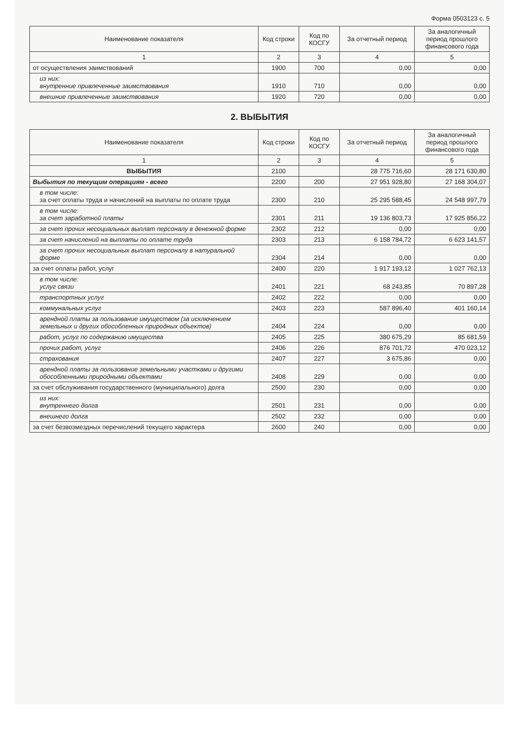Форма 0503123 с. 5
| Наименование показателя | Код строки | Код по КОСГУ | За отчетный период | За аналогичный период прошлого финансового года |
| --- | --- | --- | --- | --- |
| 1 | 2 | 3 | 4 | 5 |
| от осуществления заимствований | 1900 | 700 | 0,00 | 0,00 |
| из них: внутренние привлеченные заимствования | 1910 | 710 | 0,00 | 0,00 |
| внешние привлеченные заимствования | 1920 | 720 | 0,00 | 0,00 |
2. ВЫБЫТИЯ
| Наименование показателя | Код строки | Код по КОСГУ | За отчетный период | За аналогичный период прошлого финансового года |
| --- | --- | --- | --- | --- |
| 1 | 2 | 3 | 4 | 5 |
| ВЫБЫТИЯ | 2100 | | 28 775 716,60 | 28 171 630,80 |
| Выбытия по текущим операциям - всего | 2200 | 200 | 27 951 928,80 | 27 168 304,07 |
| в том числе: за счет оплаты труда и начислений на выплаты по оплате труда | 2300 | 210 | 25 295 588,45 | 24 548 997,79 |
| в том числе: за счет заработной платы | 2301 | 211 | 19 136 803,73 | 17 925 856,22 |
| за счет прочих несоциальных выплат персоналу в денежной форме | 2302 | 212 | 0,00 | 0,00 |
| за счет начислений на выплаты по оплате труда | 2303 | 213 | 6 158 784,72 | 6 623 141,57 |
| за счет прочих несоциальных выплат персоналу в натуральной форме | 2304 | 214 | 0,00 | 0,00 |
| за счет оплаты работ, услуг | 2400 | 220 | 1 917 193,12 | 1 027 762,13 |
| в том числе: услуг связи | 2401 | 221 | 68 243,85 | 70 897,28 |
| транспортных услуг | 2402 | 222 | 0,00 | 0,00 |
| коммунальных услуг | 2403 | 223 | 587 896,40 | 401 160,14 |
| арендной платы за пользование имуществом (за исключением земельных и других обособленных природных объектов) | 2404 | 224 | 0,00 | 0,00 |
| работ, услуг по содержанию имущества | 2405 | 225 | 380 675,29 | 85 681,59 |
| прочих работ, услуг | 2406 | 226 | 876 701,72 | 470 023,12 |
| страхования | 2407 | 227 | 3 675,86 | 0,00 |
| арендной платы за пользование земельными участками и другими обособленными природными объектами | 2408 | 229 | 0,00 | 0,00 |
| за счет обслуживания государственного (муниципального) долга | 2500 | 230 | 0,00 | 0,00 |
| из них: внутреннего долга | 2501 | 231 | 0,00 | 0,00 |
| внешнего долга | 2502 | 232 | 0,00 | 0,00 |
| за счет безвозмездных перечислений текущего характера | 2600 | 240 | 0,00 | 0,00 |